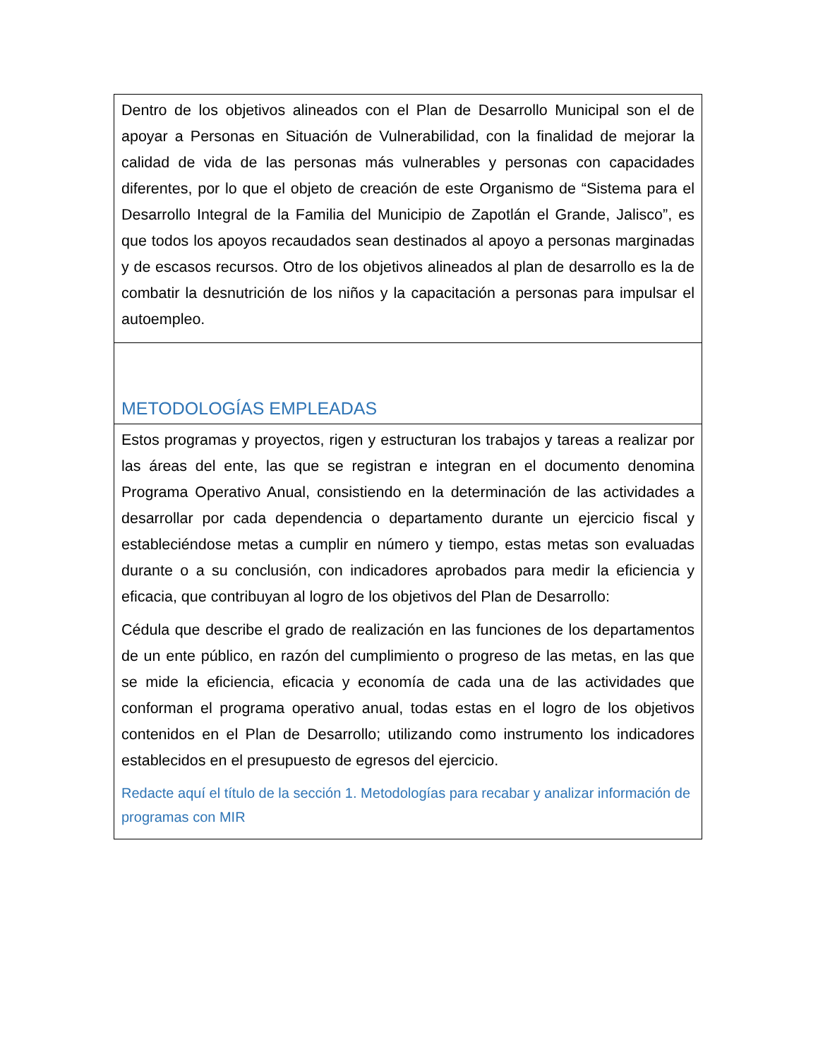| Dentro de los objetivos alineados con el Plan de Desarrollo Municipal son el de apoyar a Personas en Situación de Vulnerabilidad, con la finalidad de mejorar la calidad de vida de las personas más vulnerables y personas con capacidades diferentes, por lo que el objeto de creación de este Organismo de “Sistema para el Desarrollo Integral de la Familia del Municipio de Zapotlán el Grande, Jalisco”, es que todos los apoyos recaudados sean destinados al apoyo a personas marginadas y de escasos recursos. Otro de los objetivos alineados al plan de desarrollo es la de combatir la desnutrición de los niños y la capacitación a personas para impulsar el autoempleo. |
| METODOLOGÍAS EMPLEADAS |
| Estos programas y proyectos, rigen y estructuran los trabajos y tareas a realizar por las áreas del ente, las que se registran e integran en el documento denomina Programa Operativo Anual, consistiendo en la determinación de las actividades a desarrollar por cada dependencia o departamento durante un ejercicio fiscal y estableciéndose metas a cumplir en número y tiempo, estas metas son evaluadas durante o a su conclusión, con indicadores aprobados para medir la eficiencia y eficacia, que contribuyan al logro de los objetivos del Plan de Desarrollo: Cédula que describe el grado de realización en las funciones de los departamentos de un ente público, en razón del cumplimiento o progreso de las metas, en las que se mide la eficiencia, eficacia y economía de cada una de las actividades que conforman el programa operativo anual, todas estas en el logro de los objetivos contenidos en el Plan de Desarrollo; utilizando como instrumento los indicadores establecidos en el presupuesto de egresos del ejercicio. Redacte aquí el título de la sección 1. Metodologías para recabar y analizar información de programas con MIR |